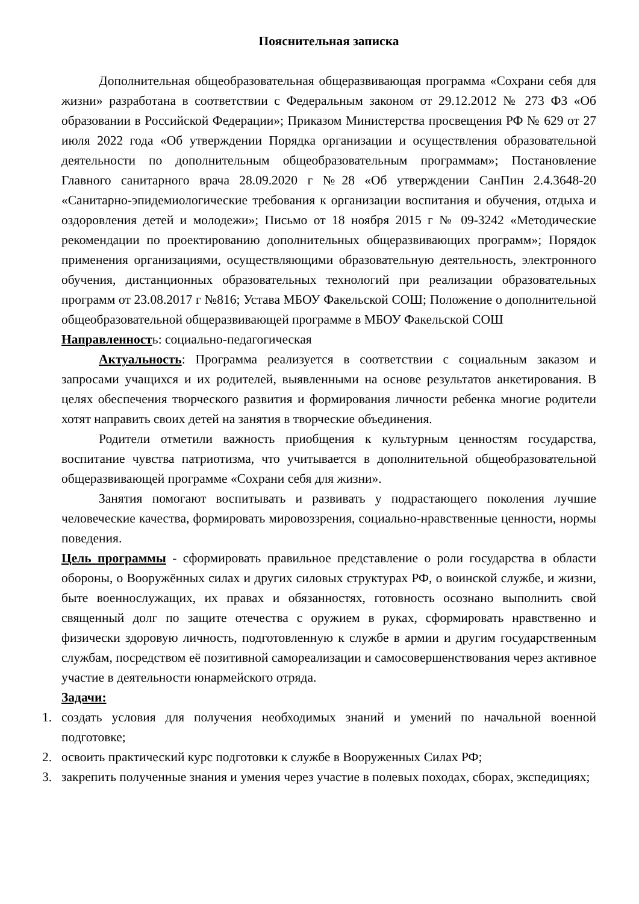Пояснительная записка
Дополнительная общеобразовательная общеразвивающая программа «Сохрани себя для жизни» разработана в соответствии с Федеральным законом от 29.12.2012 № 273 ФЗ «Об образовании в Российской Федерации»; Приказом Министерства просвещения РФ № 629 от 27 июля 2022 года «Об утверждении Порядка организации и осуществления образовательной деятельности по дополнительным общеобразовательным программам»; Постановление Главного санитарного врача 28.09.2020 г №28 «Об утверждении СанПин 2.4.3648-20 «Санитарно-эпидемиологические требования к организации воспитания и обучения, отдыха и оздоровления детей и молодежи»; Письмо от 18 ноября 2015 г № 09-3242 «Методические рекомендации по проектированию дополнительных общеразвивающих программ»; Порядок применения организациями, осуществляющими образовательную деятельность, электронного обучения, дистанционных образовательных технологий при реализации образовательных программ от 23.08.2017 г №816; Устава МБОУ Факельской СОШ; Положение о дополнительной общеобразовательной общеразвивающей программе в МБОУ Факельской СОШ
Направленность: социально-педагогическая
Актуальность: Программа реализуется в соответствии с социальным заказом и запросами учащихся и их родителей, выявленными на основе результатов анкетирования. В целях обеспечения творческого развития и формирования личности ребенка многие родители хотят направить своих детей на занятия в творческие объединения.
Родители отметили важность приобщения к культурным ценностям государства, воспитание чувства патриотизма, что учитывается в дополнительной общеобразовательной общеразвивающей программе «Сохрани себя для жизни».
Занятия помогают воспитывать и развивать у подрастающего поколения лучшие человеческие качества, формировать мировоззрения, социально-нравственные ценности, нормы поведения.
Цель программы - сформировать правильное представление о роли государства в области обороны, о Вооружённых силах и других силовых структурах РФ, о воинской службе, и жизни, быте военнослужащих, их правах и обязанностях, готовность осознано выполнить свой священный долг по защите отечества с оружием в руках, сформировать нравственно и физически здоровую личность, подготовленную к службе в армии и другим государственным службам, посредством её позитивной самореализации и самосовершенствования через активное участие в деятельности юнармейского отряда.
Задачи:
1. создать условия для получения необходимых знаний и умений по начальной военной подготовке;
2. освоить практический курс подготовки к службе в Вооруженных Силах РФ;
3. закрепить полученные знания и умения через участие в полевых походах, сборах, экспедициях;